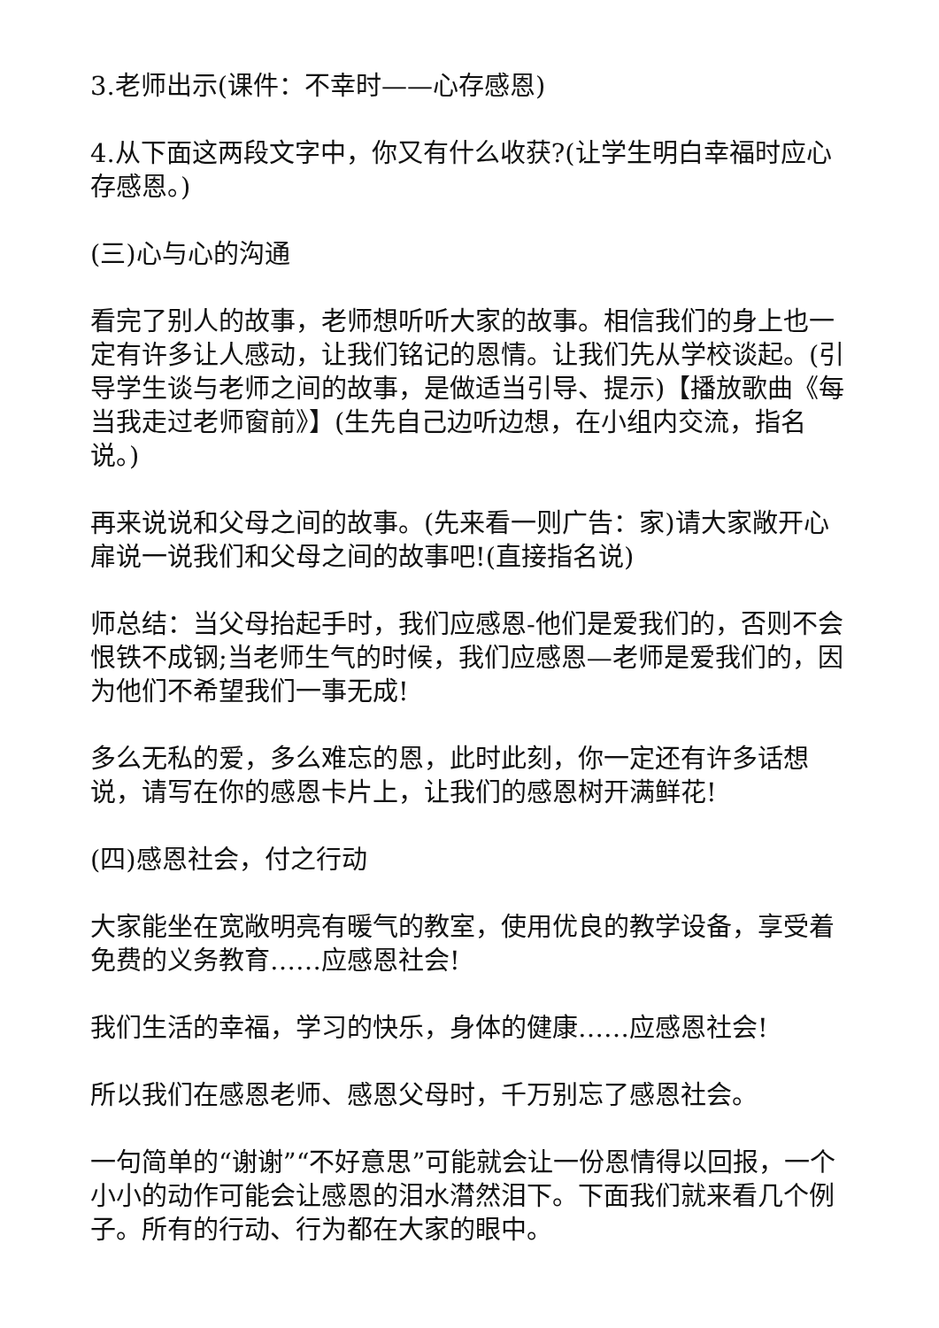3.老师出示(课件：不幸时——心存感恩)
4.从下面这两段文字中，你又有什么收获?(让学生明白幸福时应心存感恩。)
(三)心与心的沟通
看完了别人的故事，老师想听听大家的故事。相信我们的身上也一定有许多让人感动，让我们铭记的恩情。让我们先从学校谈起。(引导学生谈与老师之间的故事，是做适当引导、提示)【播放歌曲《每当我走过老师窗前》】(生先自己边听边想，在小组内交流，指名说。)
再来说说和父母之间的故事。(先来看一则广告：家)请大家敞开心扉说一说我们和父母之间的故事吧!(直接指名说)
师总结：当父母抬起手时，我们应感恩-他们是爱我们的，否则不会恨铁不成钢;当老师生气的时候，我们应感恩—老师是爱我们的，因为他们不希望我们一事无成!
多么无私的爱，多么难忘的恩，此时此刻，你一定还有许多话想说，请写在你的感恩卡片上，让我们的感恩树开满鲜花!
(四)感恩社会，付之行动
大家能坐在宽敞明亮有暖气的教室，使用优良的教学设备，享受着免费的义务教育……应感恩社会!
我们生活的幸福，学习的快乐，身体的健康……应感恩社会!
所以我们在感恩老师、感恩父母时，千万别忘了感恩社会。
一句简单的“谢谢”“不好意思”可能就会让一份恩情得以回报，一个小小的动作可能会让感恩的泪水潸然泪下。下面我们就来看几个例子。所有的行动、行为都在大家的眼中。